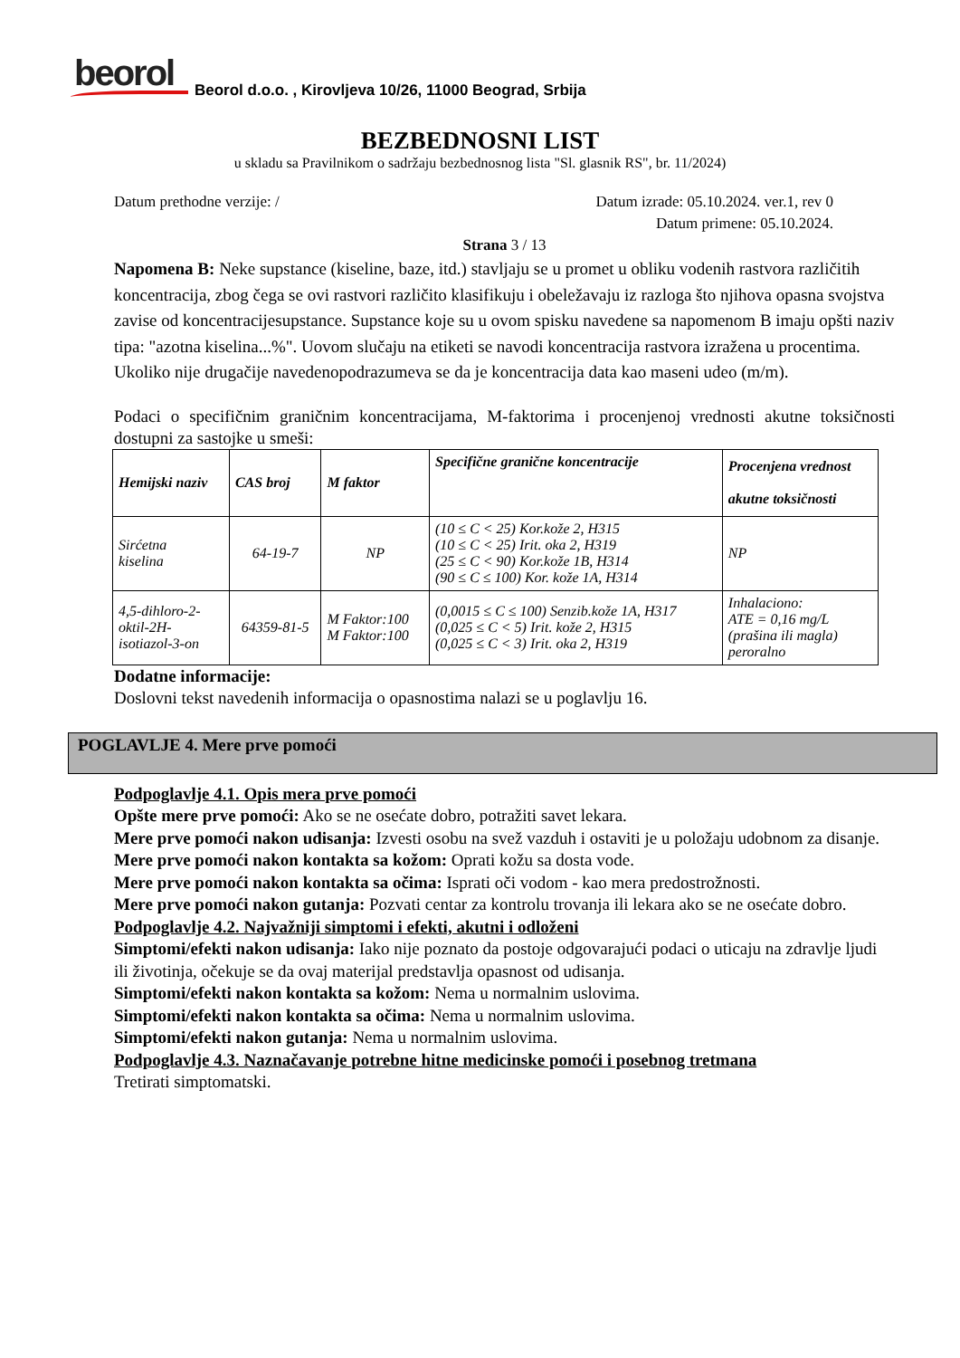beorol
Beorol d.o.o. , Kirovljeva 10/26, 11000 Beograd, Srbija
BEZBEDNOSNI LIST
u skladu sa Pravilnikom o sadržaju bezbednosnog lista "Sl. glasnik RS", br. 11/2024)
Datum prethodne verzije: / Datum izrade: 05.10.2024. ver.1, rev 0
Datum primene: 05.10.2024.
Strana 3 / 13
Napomena B: Neke supstance (kiseline, baze, itd.) stavljaju se u promet u obliku vodenih rastvora različitih koncentracija, zbog čega se ovi rastvori različito klasifikuju i obeležavaju iz razloga što njihova opasna svojstva zavise od koncentracijesupstance. Supstance koje su u ovom spisku navedene sa napomenom B imaju opšti naziv tipa: "azotna kiselina...%". Uovom slučaju na etiketi se navodi koncentracija rastvora izražena u procentima. Ukoliko nije drugačije navedenopodrazumeva se da je koncentracija data kao maseni udeo (m/m).
Podaci o specifičnim graničnim koncentracijama, M-faktorima i procenjenoj vrednosti akutne toksičnosti dostupni za sastojke u smeši:
| Hemijski naziv | CAS broj | M faktor | Specifične granične koncentracije | Procenjena vrednost akutne toksičnosti |
| --- | --- | --- | --- | --- |
| Sirćetna kiselina | 64-19-7 | NP | (10 ≤ C < 25) Kor.kože 2, H315 (10 ≤ C < 25) Irit. oka 2, H319 (25 ≤ C < 90) Kor.kože 1B, H314 (90 ≤ C ≤ 100) Kor. kože 1A, H314 | NP |
| 4,5-dihloro-2- oktil-2H- isotiazol-3-on | 64359-81-5 | M Faktor:100 M Faktor:100 | (0,0015 ≤ C ≤ 100) Senzib.kože 1A, H317 (0,025 ≤ C < 5) Irit. kože 2, H315 (0,025 ≤ C < 3) Irit. oka 2, H319 | Inhalaciono: ATE = 0,16 mg/L (prašina ili magla) peroralno |
Dodatne informacije:
Doslovni tekst navedenih informacija o opasnostima nalazi se u poglavlju 16.
POGLAVLJE 4. Mere prve pomoći
Podpoglavlje 4.1. Opis mera prve pomoći
Opšte mere prve pomoći: Ako se ne osećate dobro, potražiti savet lekara.
Mere prve pomoći nakon udisanja: Izvesti osobu na svež vazduh i ostaviti je u položaju udobnom za disanje.
Mere prve pomoći nakon kontakta sa kožom: Oprati kožu sa dosta vode.
Mere prve pomoći nakon kontakta sa očima: Isprati oči vodom - kao mera predostrožnosti.
Mere prve pomoći nakon gutanja: Pozvati centar za kontrolu trovanja ili lekara ako se ne osećate dobro.
Podpoglavlje 4.2. Najvažniji simptomi i efekti, akutni i odloženi
Simptomi/efekti nakon udisanja: Iako nije poznato da postoje odgovarajući podaci o uticaju na zdravlje ljudi ili životinja, očekuje se da ovaj materijal predstavlja opasnost od udisanja.
Simptomi/efekti nakon kontakta sa kožom: Nema u normalnim uslovima.
Simptomi/efekti nakon kontakta sa očima: Nema u normalnim uslovima.
Simptomi/efekti nakon gutanja: Nema u normalnim uslovima.
Podpoglavlje 4.3. Naznačavanje potrebne hitne medicinske pomoći i posebnog tretmana
Tretirati simptomatski.